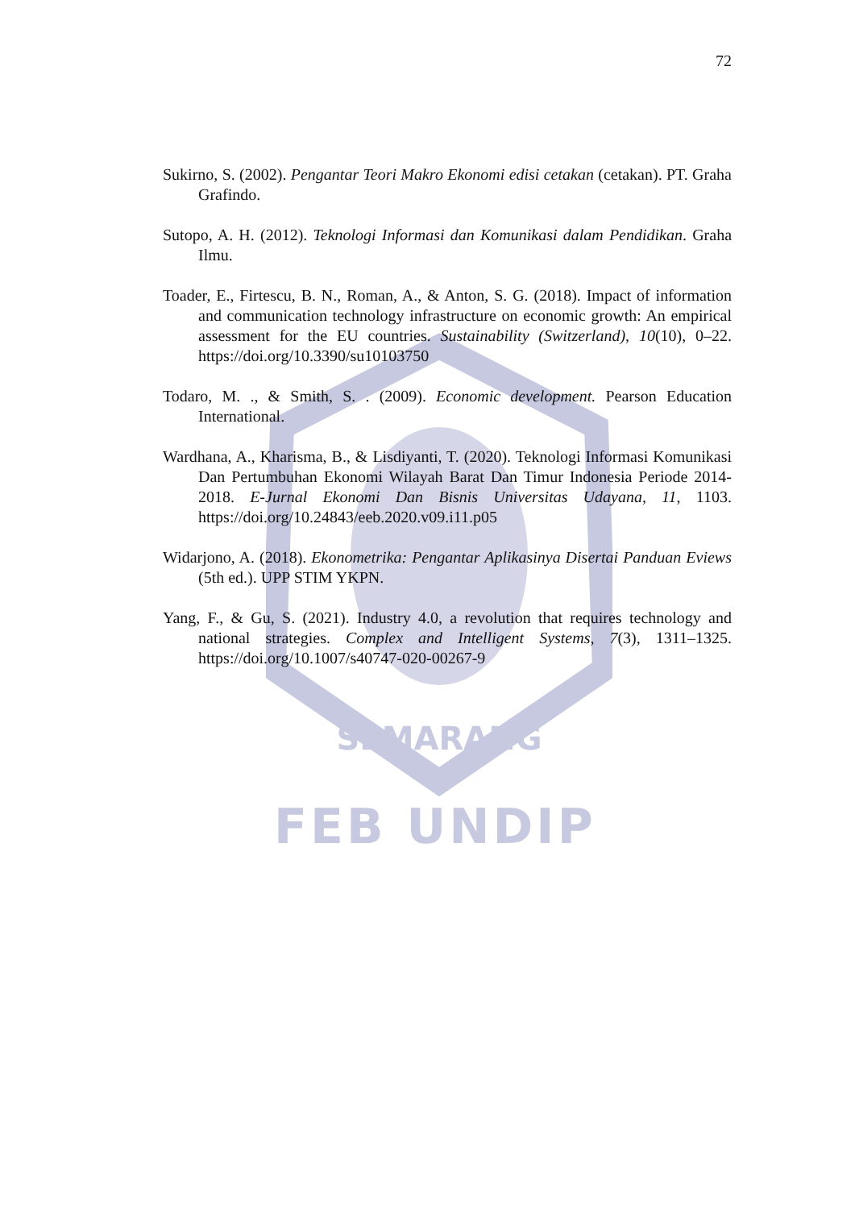SEMARANG
72
Sukirno, S. (2002). Pengantar Teori Makro Ekonomi edisi cetakan (cetakan). PT. Graha Grafindo.
Sutopo, A. H. (2012). Teknologi Informasi dan Komunikasi dalam Pendidikan. Graha Ilmu.
Toader, E., Firtescu, B. N., Roman, A., & Anton, S. G. (2018). Impact of information and communication technology infrastructure on economic growth: An empirical assessment for the EU countries. Sustainability (Switzerland), 10(10), 0–22. https://doi.org/10.3390/su10103750
Todaro, M. ., & Smith, S. . (2009). Economic development. Pearson Education International.
Wardhana, A., Kharisma, B., & Lisdiyanti, T. (2020). Teknologi Informasi Komunikasi Dan Pertumbuhan Ekonomi Wilayah Barat Dan Timur Indonesia Periode 2014-2018. E-Jurnal Ekonomi Dan Bisnis Universitas Udayana, 11, 1103. https://doi.org/10.24843/eeb.2020.v09.i11.p05
Widarjono, A. (2018). Ekonometrika: Pengantar Aplikasinya Disertai Panduan Eviews (5th ed.). UPP STIM YKPN.
Yang, F., & Gu, S. (2021). Industry 4.0, a revolution that requires technology and national strategies. Complex and Intelligent Systems, 7(3), 1311–1325. https://doi.org/10.1007/s40747-020-00267-9
FEB UNDIP